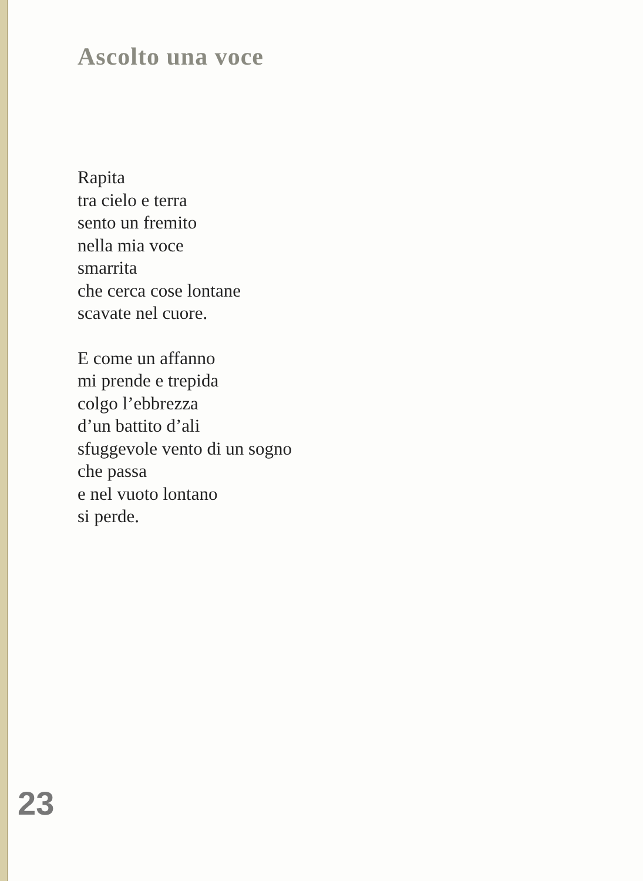Ascolto una voce
Rapita
tra cielo e terra
sento un fremito
nella mia voce
smarrita
che cerca cose lontane
scavate nel cuore.
E come un affanno
mi prende e trepida
colgo l’ebbrezza
d’un battito d’ali
sfuggevole vento di un sogno
che passa
e nel vuoto lontano
si perde.
23